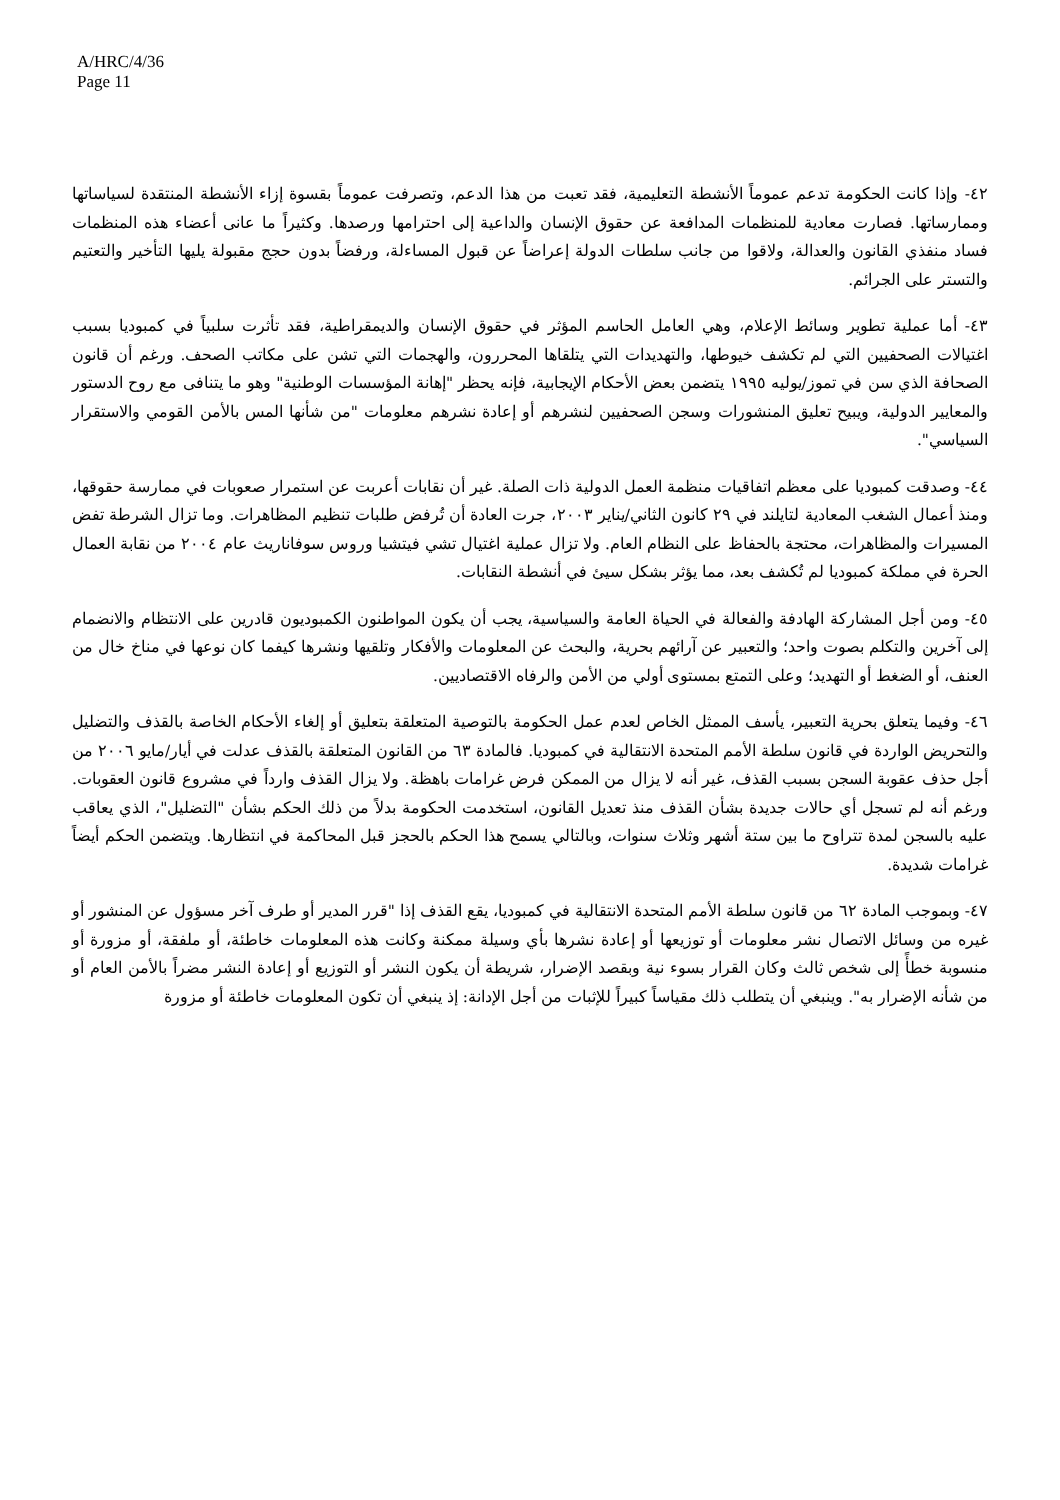A/HRC/4/36
Page 11
٤٢- وإذا كانت الحكومة تدعم عموماً الأنشطة التعليمية، فقد تعبت من هذا الدعم، وتصرفت عموماً بقسوة إزاء الأنشطة المنتقدة لسياساتها وممارساتها. فصارت معادية للمنظمات المدافعة عن حقوق الإنسان والداعية إلى احترامها ورصدها. وكثيراً ما عانى أعضاء هذه المنظمات فساد منفذي القانون والعدالة، ولاقوا من جانب سلطات الدولة إعراضاً عن قبول المساءلة، ورفضاً بدون حجج مقبولة يليها التأخير والتعتيم والتستر على الجرائم.
٤٣- أما عملية تطوير وسائط الإعلام، وهي العامل الحاسم المؤثر في حقوق الإنسان والديمقراطية، فقد تأثرت سلبياً في كمبوديا بسبب اغتيالات الصحفيين التي لم تكشف خيوطها، والتهديدات التي يتلقاها المحررون، والهجمات التي تشن على مكاتب الصحف. ورغم أن قانون الصحافة الذي سن في تموز/يوليه ١٩٩٥ يتضمن بعض الأحكام الإيجابية، فإنه يحظر "إهانة المؤسسات الوطنية" وهو ما يتنافى مع روح الدستور والمعايير الدولية، ويبيح تعليق المنشورات وسجن الصحفيين لنشرهم أو إعادة نشرهم معلومات "من شأنها المس بالأمن القومي والاستقرار السياسي".
٤٤- وصدقت كمبوديا على معظم اتفاقيات منظمة العمل الدولية ذات الصلة. غير أن نقابات أعربت عن استمرار صعوبات في ممارسة حقوقها، ومنذ أعمال الشغب المعادية لتايلند في ٢٩ كانون الثاني/يناير ٢٠٠٣، جرت العادة أن تُرفض طلبات تنظيم المظاهرات. وما تزال الشرطة تفض المسيرات والمظاهرات، محتجة بالحفاظ على النظام العام. ولا تزال عملية اغتيال تشي فيتشيا وروس سوفاناريث عام ٢٠٠٤ من نقابة العمال الحرة في مملكة كمبوديا لم تُكشف بعد، مما يؤثر بشكل سيئ في أنشطة النقابات.
٤٥- ومن أجل المشاركة الهادفة والفعالة في الحياة العامة والسياسية، يجب أن يكون المواطنون الكمبوديون قادرين على الانتظام والانضمام إلى آخرين والتكلم بصوت واحد؛ والتعبير عن آرائهم بحرية، والبحث عن المعلومات والأفكار وتلقيها ونشرها كيفما كان نوعها في مناخ خال من العنف، أو الضغط أو التهديد؛ وعلى التمتع بمستوى أولي من الأمن والرفاه الاقتصاديين.
٤٦- وفيما يتعلق بحرية التعبير، يأسف الممثل الخاص لعدم عمل الحكومة بالتوصية المتعلقة بتعليق أو إلغاء الأحكام الخاصة بالقذف والتضليل والتحريض الواردة في قانون سلطة الأمم المتحدة الانتقالية في كمبوديا. فالمادة ٦٣ من القانون المتعلقة بالقذف عدلت في أيار/مايو ٢٠٠٦ من أجل حذف عقوبة السجن بسبب القذف، غير أنه لا يزال من الممكن فرض غرامات باهظة. ولا يزال القذف وارداً في مشروع قانون العقوبات. ورغم أنه لم تسجل أي حالات جديدة بشأن القذف منذ تعديل القانون، استخدمت الحكومة بدلاً من ذلك الحكم بشأن "التضليل"، الذي يعاقب عليه بالسجن لمدة تتراوح ما بين ستة أشهر وثلاث سنوات، وبالتالي يسمح هذا الحكم بالحجز قبل المحاكمة في انتظارها. ويتضمن الحكم أيضاً غرامات شديدة.
٤٧- وبموجب المادة ٦٢ من قانون سلطة الأمم المتحدة الانتقالية في كمبوديا، يقع القذف إذا "قرر المدير أو طرف آخر مسؤول عن المنشور أو غيره من وسائل الاتصال نشر معلومات أو توزيعها أو إعادة نشرها بأي وسيلة ممكنة وكانت هذه المعلومات خاطئة، أو ملفقة، أو مزورة أو منسوبة خطأً إلى شخص ثالث وكان القرار بسوء نية وبقصد الإضرار، شريطة أن يكون النشر أو التوزيع أو إعادة النشر مضراً بالأمن العام أو من شأنه الإضرار به". وينبغي أن يتطلب ذلك مقياساً كبيراً للإثبات من أجل الإدانة: إذ ينبغي أن تكون المعلومات خاطئة أو مزورة